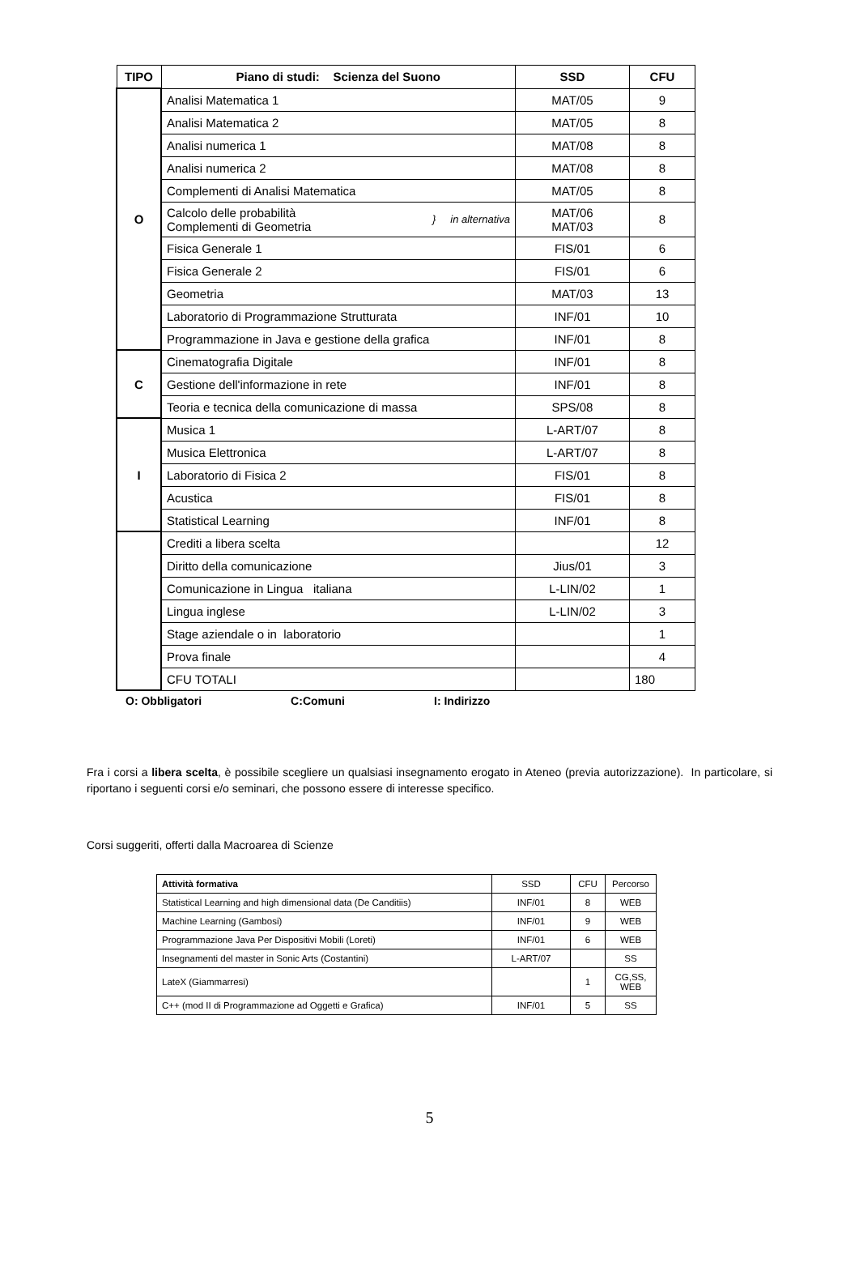| TIPO | Piano di studi: Scienza del Suono | SSD | CFU |
| --- | --- | --- | --- |
| O | Analisi Matematica 1 | MAT/05 | 9 |
| | Analisi Matematica 2 | MAT/05 | 8 |
| | Analisi numerica 1 | MAT/08 | 8 |
| | Analisi numerica 2 | MAT/08 | 8 |
| | Complementi di Analisi Matematica | MAT/05 | 8 |
| | Calcolo delle probabilità Complementi di Geometria } in alternativa | MAT/06 MAT/03 | 8 |
| | Fisica Generale 1 | FIS/01 | 6 |
| | Fisica Generale 2 | FIS/01 | 6 |
| | Geometria | MAT/03 | 13 |
| | Laboratorio di Programmazione Strutturata | INF/01 | 10 |
| | Programmazione in Java e gestione della grafica | INF/01 | 8 |
| C | Cinematografia Digitale | INF/01 | 8 |
| | Gestione dell'informazione in rete | INF/01 | 8 |
| | Teoria e tecnica della comunicazione di massa | SPS/08 | 8 |
| I | Musica 1 | L-ART/07 | 8 |
| | Musica Elettronica | L-ART/07 | 8 |
| | Laboratorio di Fisica 2 | FIS/01 | 8 |
| | Acustica | FIS/01 | 8 |
| | Statistical Learning | INF/01 | 8 |
| | Crediti a libera scelta | | 12 |
| | Diritto della comunicazione | Jius/01 | 3 |
| | Comunicazione in Lingua italiana | L-LIN/02 | 1 |
| | Lingua inglese | L-LIN/02 | 3 |
| | Stage aziendale o in laboratorio | | 1 |
| | Prova finale | | 4 |
| | CFU TOTALI | | 180 |
O: Obbligatori C:Comuni I: Indirizzo
Fra i corsi a libera scelta, è possibile scegliere un qualsiasi insegnamento erogato in Ateneo (previa autorizzazione). In particolare, si riportano i seguenti corsi e/o seminari, che possono essere di interesse specifico.
Corsi suggeriti, offerti dalla Macroarea di Scienze
| Attività formativa | SSD | CFU | Percorso |
| Statistical Learning and high dimensional data (De Canditiis) | INF/01 | 8 | WEB |
| Machine Learning (Gambosi) | INF/01 | 9 | WEB |
| Programmazione Java Per Dispositivi Mobili (Loreti) | INF/01 | 6 | WEB |
| Insegnamenti del master in Sonic Arts (Costantini) | L-ART/07 | | SS |
| LateX (Giammarresi) | | 1 | CG,SS, WEB |
| C++ (mod II di Programmazione ad Oggetti e Grafica) | INF/01 | 5 | SS |
5